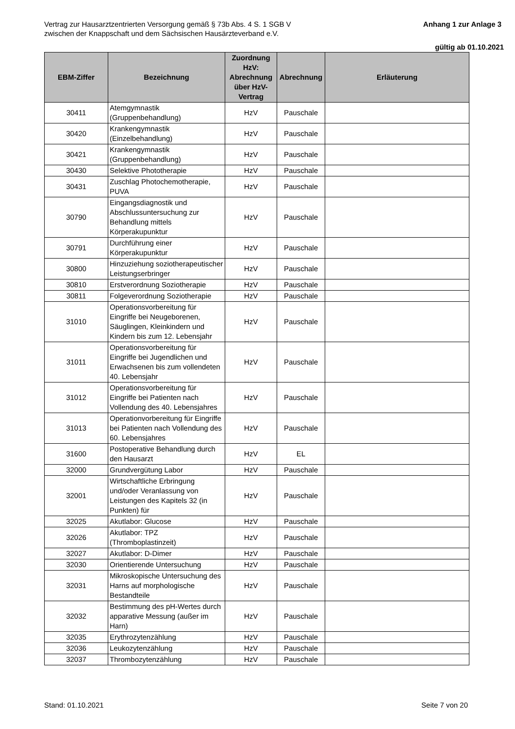Vertrag zur Hausarztzentrierten Versorgung gemäß § 73b Abs. 4 S. 1 SGB V
zwischen der Knappschaft und dem Sächsischen Hausärzteverband e.V.
Anhang 1 zur Anlage 3
gültig ab 01.10.2021
| EBM-Ziffer | Bezeichnung | Zuordnung HzV: Abrechnung über HzV-Vertrag | Abrechnung | Erläuterung |
| --- | --- | --- | --- | --- |
| 30411 | Atemgymnastik (Gruppenbehandlung) | HzV | Pauschale | |
| 30420 | Krankengymnastik (Einzelbehandlung) | HzV | Pauschale | |
| 30421 | Krankengymnastik (Gruppenbehandlung) | HzV | Pauschale | |
| 30430 | Selektive Phototherapie | HzV | Pauschale | |
| 30431 | Zuschlag Photochemotherapie, PUVA | HzV | Pauschale | |
| 30790 | Eingangsdiagnostik und Abschlussuntersuchung zur Behandlung mittels Körperakupunktur | HzV | Pauschale | |
| 30791 | Durchführung einer Körperakupunktur | HzV | Pauschale | |
| 30800 | Hinzuziehung soziotherapeutischer Leistungserbringer | HzV | Pauschale | |
| 30810 | Erstverordnung Soziotherapie | HzV | Pauschale | |
| 30811 | Folgeverordnung Soziotherapie | HzV | Pauschale | |
| 31010 | Operationsvorbereitung für Eingriffe bei Neugeborenen, Säuglingen, Kleinkindern und Kindern bis zum 12. Lebensjahr | HzV | Pauschale | |
| 31011 | Operationsvorbereitung für Eingriffe bei Jugendlichen und Erwachsenen bis zum vollendeten 40. Lebensjahr | HzV | Pauschale | |
| 31012 | Operationsvorbereitung für Eingriffe bei Patienten nach Vollendung des 40. Lebensjahres | HzV | Pauschale | |
| 31013 | Operationvorbereitung für Eingriffe bei Patienten nach Vollendung des 60. Lebensjahres | HzV | Pauschale | |
| 31600 | Postoperative Behandlung durch den Hausarzt | HzV | EL | |
| 32000 | Grundvergütung Labor | HzV | Pauschale | |
| 32001 | Wirtschaftliche Erbringung und/oder Veranlassung von Leistungen des Kapitels 32 (in Punkten) für | HzV | Pauschale | |
| 32025 | Akutlabor: Glucose | HzV | Pauschale | |
| 32026 | Akutlabor: TPZ (Thromboplastinzeit) | HzV | Pauschale | |
| 32027 | Akutlabor: D-Dimer | HzV | Pauschale | |
| 32030 | Orientierende Untersuchung | HzV | Pauschale | |
| 32031 | Mikroskopische Untersuchung des Harns auf morphologische Bestandteile | HzV | Pauschale | |
| 32032 | Bestimmung des pH-Wertes durch apparative Messung (außer im Harn) | HzV | Pauschale | |
| 32035 | Erythrozytenzählung | HzV | Pauschale | |
| 32036 | Leukozytenzählung | HzV | Pauschale | |
| 32037 | Thrombozytenzählung | HzV | Pauschale | |
Stand: 01.10.2021 Seite 7 von 20